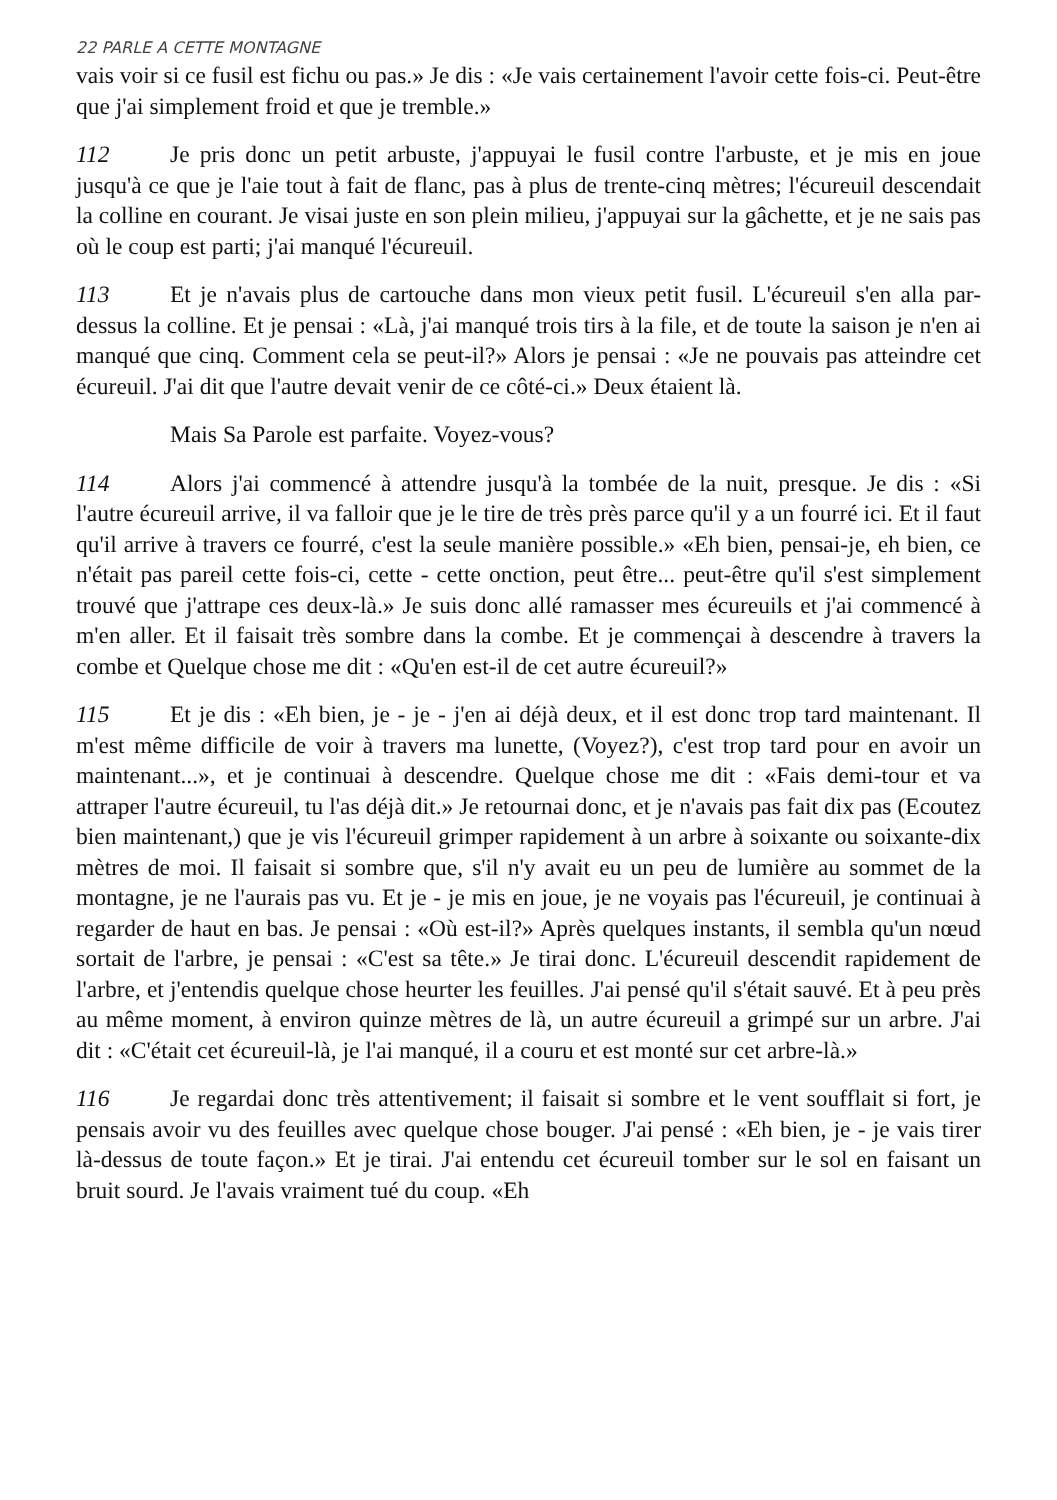22 PARLE A CETTE MONTAGNE
vais voir si ce fusil est fichu ou pas.» Je dis : «Je vais certainement l'avoir cette fois-ci. Peut-être que j'ai simplement froid et que je tremble.»
112 Je pris donc un petit arbuste, j'appuyai le fusil contre l'arbuste, et je mis en joue jusqu'à ce que je l'aie tout à fait de flanc, pas à plus de trente-cinq mètres; l'écureuil descendait la colline en courant. Je visai juste en son plein milieu, j'appuyai sur la gâchette, et je ne sais pas où le coup est parti; j'ai manqué l'écureuil.
113 Et je n'avais plus de cartouche dans mon vieux petit fusil. L'écureuil s'en alla par-dessus la colline. Et je pensai : «Là, j'ai manqué trois tirs à la file, et de toute la saison je n'en ai manqué que cinq. Comment cela se peut-il?» Alors je pensai : «Je ne pouvais pas atteindre cet écureuil. J'ai dit que l'autre devait venir de ce côté-ci.» Deux étaient là.
Mais Sa Parole est parfaite. Voyez-vous?
114 Alors j'ai commencé à attendre jusqu'à la tombée de la nuit, presque. Je dis : «Si l'autre écureuil arrive, il va falloir que je le tire de très près parce qu'il y a un fourré ici. Et il faut qu'il arrive à travers ce fourré, c'est la seule manière possible.» «Eh bien, pensai-je, eh bien, ce n'était pas pareil cette fois-ci, cette - cette onction, peut être... peut-être qu'il s'est simplement trouvé que j'attrape ces deux-là.» Je suis donc allé ramasser mes écureuils et j'ai commencé à m'en aller. Et il faisait très sombre dans la combe. Et je commençai à descendre à travers la combe et Quelque chose me dit : «Qu'en est-il de cet autre écureuil?»
115 Et je dis : «Eh bien, je - je - j'en ai déjà deux, et il est donc trop tard maintenant. Il m'est même difficile de voir à travers ma lunette, (Voyez?), c'est trop tard pour en avoir un maintenant...», et je continuai à descendre. Quelque chose me dit : «Fais demi-tour et va attraper l'autre écureuil, tu l'as déjà dit.» Je retournai donc, et je n'avais pas fait dix pas (Ecoutez bien maintenant,) que je vis l'écureuil grimper rapidement à un arbre à soixante ou soixante-dix mètres de moi. Il faisait si sombre que, s'il n'y avait eu un peu de lumière au sommet de la montagne, je ne l'aurais pas vu. Et je - je mis en joue, je ne voyais pas l'écureuil, je continuai à regarder de haut en bas. Je pensai : «Où est-il?» Après quelques instants, il sembla qu'un nœud sortait de l'arbre, je pensai : «C'est sa tête.» Je tirai donc. L'écureuil descendit rapidement de l'arbre, et j'entendis quelque chose heurter les feuilles. J'ai pensé qu'il s'était sauvé. Et à peu près au même moment, à environ quinze mètres de là, un autre écureuil a grimpé sur un arbre. J'ai dit : «C'était cet écureuil-là, je l'ai manqué, il a couru et est monté sur cet arbre-là.»
116 Je regardai donc très attentivement; il faisait si sombre et le vent soufflait si fort, je pensais avoir vu des feuilles avec quelque chose bouger. J'ai pensé : «Eh bien, je - je vais tirer là-dessus de toute façon.» Et je tirai. J'ai entendu cet écureuil tomber sur le sol en faisant un bruit sourd. Je l'avais vraiment tué du coup. «Eh